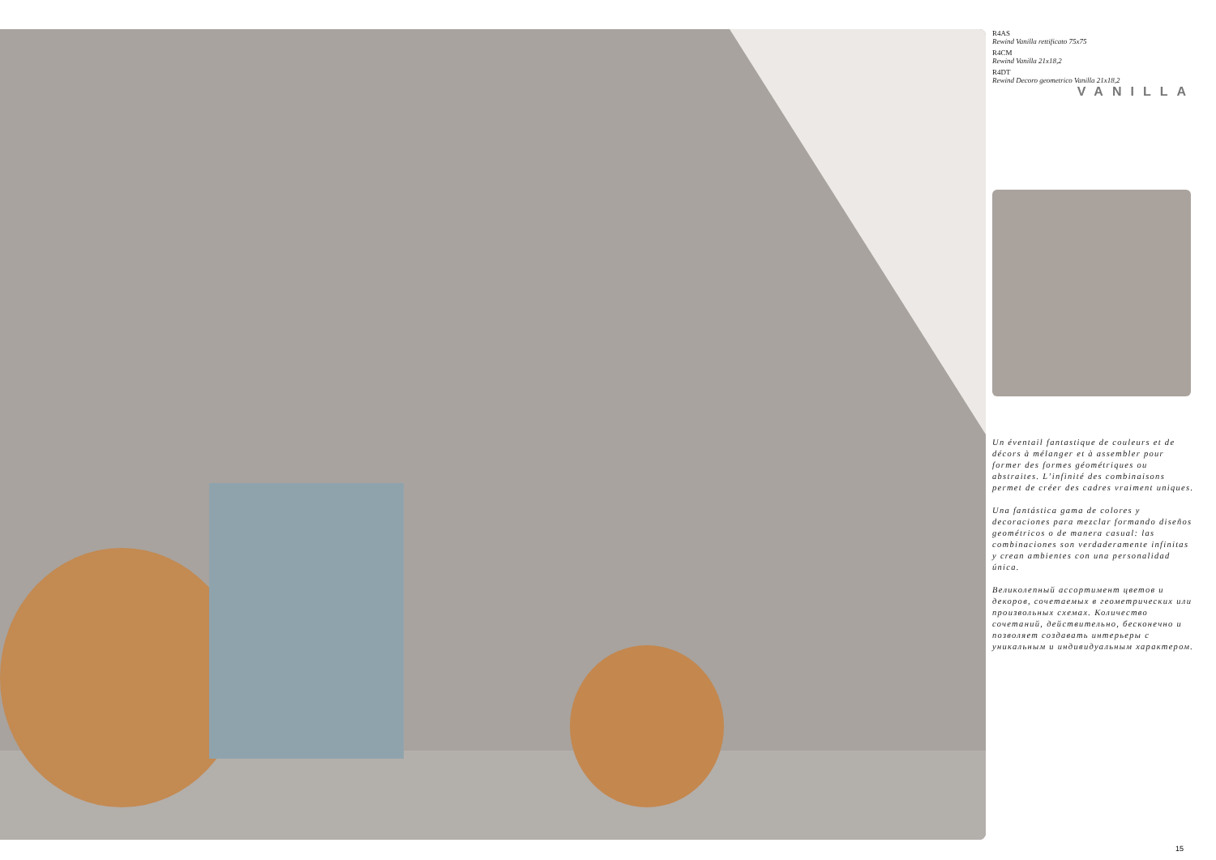R4AS
Rewind Vanilla rettificato 75x75
R4CM
Rewind Vanilla 21x18,2
R4DT
Rewind Decoro geometrico Vanilla 21x18,2
VANILLA
Un éventail fantastique de couleurs et de décors à mélanger et à assembler pour former des formes géométriques ou abstraites. L’infinité des combinaisons permet de créer des cadres vraiment uniques.
Una fantástica gama de colores y decoraciones para mezclar formando diseños geométricos o de manera casual: las combinaciones son verdaderamente infinitas y crean ambientes con una personalidad única.
Великолепный ассортимент цветов и декоров, сочетаемых в геометрических или произвольных схемах. Количество сочетаний, действительно, бесконечно и позволяет создавать интерьеры с уникальным и индивидуальным характером.
15